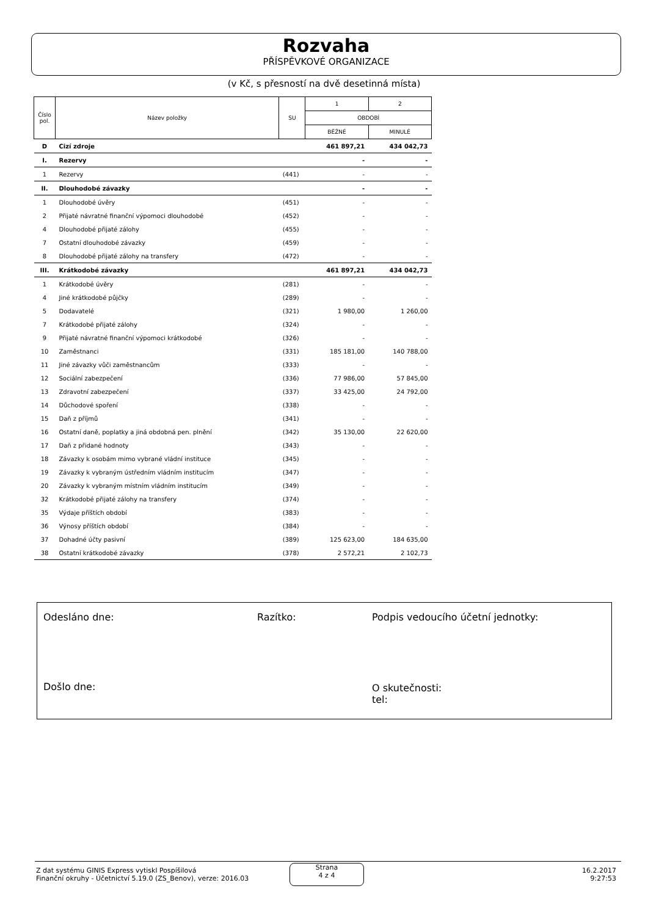Rozvaha
PŘÍSPĚVKOVÉ ORGANIZACE
(v Kč, s přesností na dvě desetinná místa)
| Číslo pol. | Název položky | SU | 1 | 2 |
| --- | --- | --- | --- | --- |
| | | | OBDOBÍ | |
| | | | BĚŽNÉ | MINULÉ |
| D | Cizí zdroje | | 461 897,21 | 434 042,73 |
| I. | Rezervy | | - | - |
| 1 | Rezervy | (441) | - | - |
| II. | Dlouhodobé závazky | | - | - |
| 1 | Dlouhodobé úvěry | (451) | - | - |
| 2 | Přijaté návratné finanční výpomoci dlouhodobé | (452) | - | - |
| 4 | Dlouhodobé přijaté zálohy | (455) | - | - |
| 7 | Ostatní dlouhodobé závazky | (459) | - | - |
| 8 | Dlouhodobé přijaté zálohy na transfery | (472) | - | - |
| III. | Krátkodobé závazky | | 461 897,21 | 434 042,73 |
| 1 | Krátkodobé úvěry | (281) | - | - |
| 4 | Jiné krátkodobé půjčky | (289) | - | - |
| 5 | Dodavatelé | (321) | 1 980,00 | 1 260,00 |
| 7 | Krátkodobé přijaté zálohy | (324) | - | - |
| 9 | Přijaté návratné finanční výpomoci krátkodobé | (326) | - | - |
| 10 | Zaměstnanci | (331) | 185 181,00 | 140 788,00 |
| 11 | Jiné závazky vůči zaměstnancům | (333) | - | - |
| 12 | Sociální zabezpečení | (336) | 77 986,00 | 57 845,00 |
| 13 | Zdravotní zabezpečení | (337) | 33 425,00 | 24 792,00 |
| 14 | Důchodové spoření | (338) | - | - |
| 15 | Daň z příjmů | (341) | - | - |
| 16 | Ostatní daně, poplatky a jiná obdobná pen. plnění | (342) | 35 130,00 | 22 620,00 |
| 17 | Daň z přidané hodnoty | (343) | - | - |
| 18 | Závazky k osobám mimo vybrané vládní instituce | (345) | - | - |
| 19 | Závazky k vybraným ústředním vládním institucím | (347) | - | - |
| 20 | Závazky k vybraným místním vládním institucím | (349) | - | - |
| 32 | Krátkodobé přijaté zálohy na transfery | (374) | - | - |
| 35 | Výdaje příštích období | (383) | - | - |
| 36 | Výnosy příštích období | (384) | - | - |
| 37 | Dohadné účty pasivní | (389) | 125 623,00 | 184 635,00 |
| 38 | Ostatní krátkodobé závazky | (378) | 2 572,21 | 2 102,73 |
Odesláno dne: Razítko: Podpis vedoucího účetní jednotky:
Došlo dne: O skutečnosti:
tel:
Z dat systému GINIS Express vytiskl Pospíšilová
Finanční okruhy - Účetnictví 5.19.0 (ZS_Benov), verze: 2016.03
Strana
4 z 4
16.2.2017
9:27:53